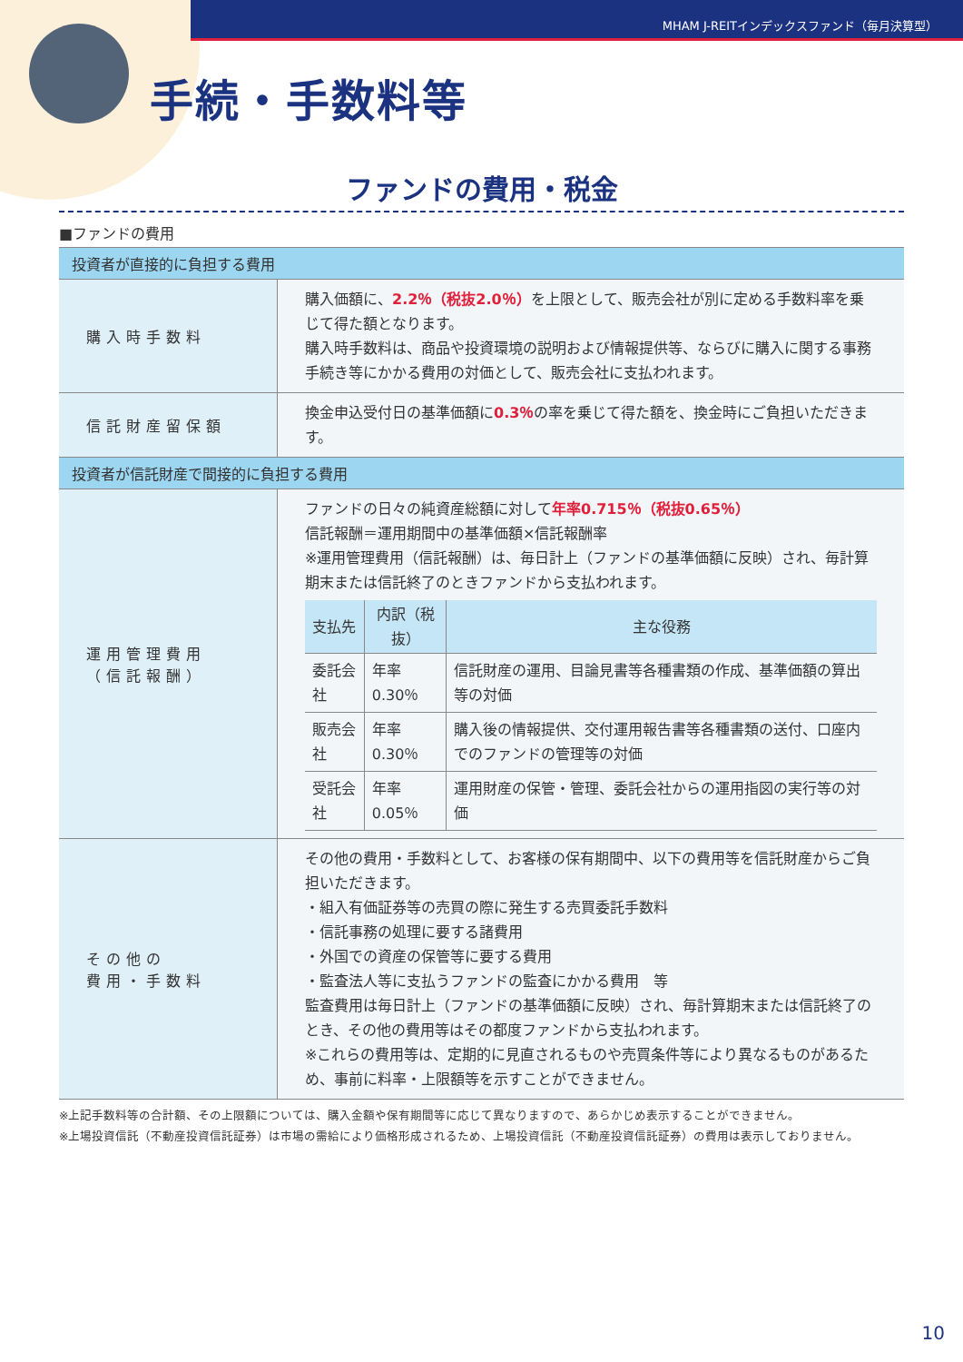MHAM J-REITインデックスファンド（毎月決算型）
手続・手数料等
ファンドの費用・税金
■ファンドの費用
| 投資者が直接的に負担する費用 | |
| 購入時手数料 | 購入価額に、 2.2％（税抜2.0％） を上限として、販売会社が別に定める手数料率を乗じて得た額となります。 購入時手数料は、商品や投資環境の説明および情報提供等、ならびに購入に関する事務手続き等にかかる費用の対価として、販売会社に支払われます。 |
| 信託財産留保額 | 換金申込受付日の基準価額に 0.3％ の率を乗じて得た額を、換金時にご負担いただきます。 |
| 投資者が信託財産で間接的に負担する費用 | |
| 運用管理費用 （信託報酬） | ファンドの日々の純資産総額に対して 年率0.715％（税抜0.65％） 信託報酬＝運用期間中の基準価額×信託報酬率 ※運用管理費用（信託報酬）は、毎日計上（ファンドの基準価額に反映）され、毎計算期末または信託終了のときファンドから支払われます。 / 支払先 / 内訳（税抜） / 主な役務 / / --- / --- / --- / / 委託会社 / 年率0.30％ / 信託財産の運用、目論見書等各種書類の作成、基準価額の算出等の対価 / / 販売会社 / 年率0.30％ / 購入後の情報提供、交付運用報告書等各種書類の送付、口座内でのファンドの管理等の対価 / / 受託会社 / 年率0.05％ / 運用財産の保管・管理、委託会社からの運用指図の実行等の対価 / |
| その他の 費用・手数料 | その他の費用・手数料として、お客様の保有期間中、以下の費用等を信託財産からご負担いただきます。 ・組入有価証券等の売買の際に発生する売買委託手数料 ・信託事務の処理に要する諸費用 ・外国での資産の保管等に要する費用 ・監査法人等に支払うファンドの監査にかかる費用 等 監査費用は毎日計上（ファンドの基準価額に反映）され、毎計算期末または信託終了のとき、その他の費用等はその都度ファンドから支払われます。 ※これらの費用等は、定期的に見直されるものや売買条件等により異なるものがあるため、事前に料率・上限額等を示すことができません。 |
※上記手数料等の合計額、その上限額については、購入金額や保有期間等に応じて異なりますので、あらかじめ表示することができません。
※上場投資信託（不動産投資信託証券）は市場の需給により価格形成されるため、上場投資信託（不動産投資信託証券）の費用は表示しておりません。
10